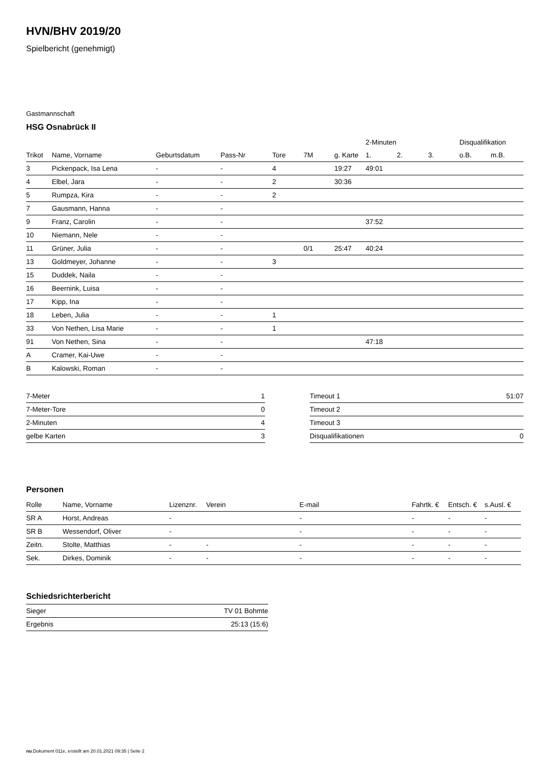HVN/BHV 2019/20
Spielbericht (genehmigt)
Gastmannschaft
HSG Osnabrück II
| | | | | | | | 2-Minuten | | | Disqualifikation | |
| --- | --- | --- | --- | --- | --- | --- | --- | --- | --- | --- | --- |
| Trikot | Name, Vorname | Geburtsdatum | Pass-Nr | Tore | 7M | g. Karte | 1. | 2. | 3. | o.B. | m.B. |
| 3 | Pickenpack, Isa Lena | - | - | 4 | | 19:27 | 49:01 | | | | |
| 4 | Elbel, Jara | - | - | 2 | | 30:36 | | | | | |
| 5 | Rumpza, Kira | - | - | 2 | | | | | | | |
| 7 | Gausmann, Hanna | - | - | | | | | | | | |
| 9 | Franz, Carolin | - | - | | | | 37:52 | | | | |
| 10 | Niemann, Nele | - | - | | | | | | | | |
| 11 | Grüner, Julia | - | - | | 0/1 | 25:47 | 40:24 | | | | |
| 13 | Goldmeyer, Johanne | - | - | 3 | | | | | | | |
| 15 | Duddek, Naila | - | - | | | | | | | | |
| 16 | Beernink, Luisa | - | - | | | | | | | | |
| 17 | Kipp, Ina | - | - | | | | | | | | |
| 18 | Leben, Julia | - | - | 1 | | | | | | | |
| 33 | Von Nethen, Lisa Marie | - | - | 1 | | | | | | | |
| 91 | Von Nethen, Sina | - | - | | | | 47:18 | | | | |
| A | Cramer, Kai-Uwe | - | - | | | | | | | | |
| B | Kalowski, Roman | - | - | | | | | | | | |
| 7-Meter | 1 |
| 7-Meter-Tore | 0 |
| 2-Minuten | 4 |
| gelbe Karten | 3 |
| Timeout 1 | 51:07 |
| Timeout 2 | |
| Timeout 3 | |
| Disqualifikationen | 0 |
Personen
| Rolle | Name, Vorname | Lizenznr. | Verein | E-mail | Fahrtk. € | Entsch. € | s.Ausl. € |
| --- | --- | --- | --- | --- | --- | --- | --- |
| SR A | Horst, Andreas | - | | - | - | - | - |
| SR B | Wessendorf, Oliver | - | | - | - | - | - |
| Zeitn. | Stolte, Matthias | - | - | - | - | - | - |
| Sek. | Dirkes, Dominik | - | - | - | - | - | - |
Schiedsrichterbericht
| Sieger | TV 01 Bohmte |
| Ergebnis | 25:13 (15:6) |
nu.Dokument 011e, erstellt am 20.01.2021 09:35 | Seite 2